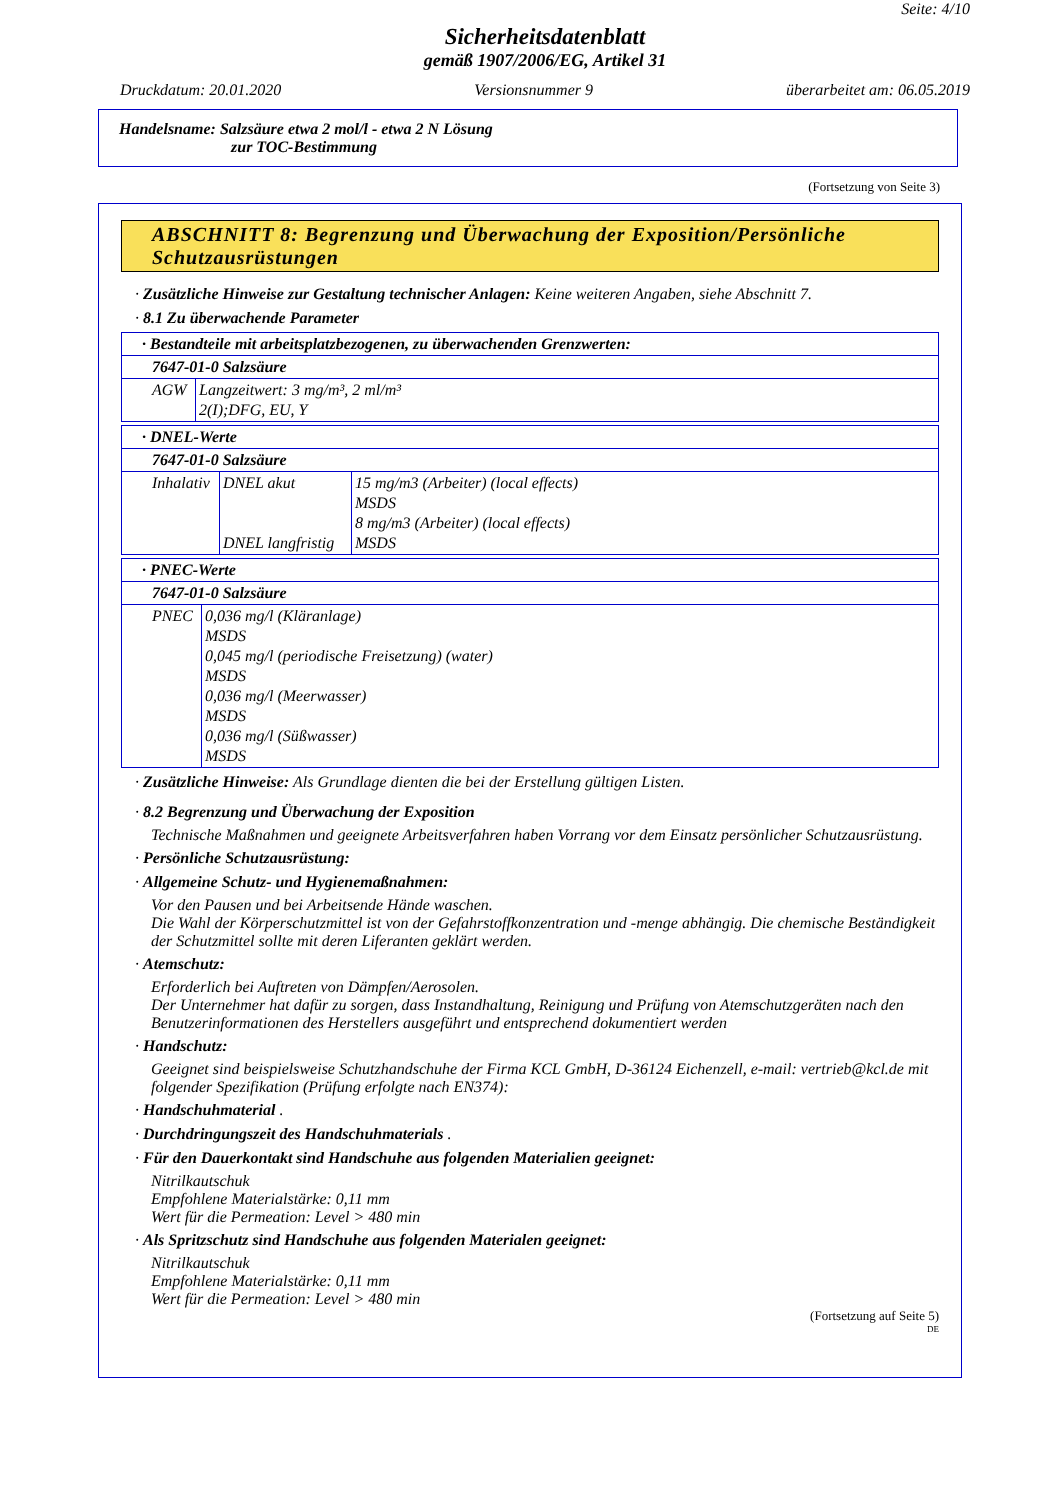Seite: 4/10
Sicherheitsdatenblatt
gemäß 1907/2006/EG, Artikel 31
Druckdatum: 20.01.2020 Versionsnummer 9 überarbeitet am: 06.05.2019
Handelsname: Salzsäure etwa 2 mol/l - etwa 2 N Lösung
zur TOC-Bestimmung
(Fortsetzung von Seite 3)
ABSCHNITT 8: Begrenzung und Überwachung der Exposition/Persönliche Schutzausrüstungen
· Zusätzliche Hinweise zur Gestaltung technischer Anlagen: Keine weiteren Angaben, siehe Abschnitt 7.
· 8.1 Zu überwachende Parameter
| · Bestandteile mit arbeitsplatzbezogenen, zu überwachenden Grenzwerten: | |
| 7647-01-0 Salzsäure | |
| AGW | Langzeitwert: 3 mg/m³, 2 ml/m³ 2(I);DFG, EU, Y |
| · DNEL-Werte | | |
| 7647-01-0 Salzsäure | | |
| Inhalativ | DNEL akut DNEL langfristig | 15 mg/m3 (Arbeiter) (local effects) MSDS 8 mg/m3 (Arbeiter) (local effects) MSDS |
| · PNEC-Werte | |
| 7647-01-0 Salzsäure | |
| PNEC | 0,036 mg/l (Kläranlage) MSDS 0,045 mg/l (periodische Freisetzung) (water) MSDS 0,036 mg/l (Meerwasser) MSDS 0,036 mg/l (Süßwasser) MSDS |
· Zusätzliche Hinweise: Als Grundlage dienten die bei der Erstellung gültigen Listen.
· 8.2 Begrenzung und Überwachung der Exposition
Technische Maßnahmen und geeignete Arbeitsverfahren haben Vorrang vor dem Einsatz persönlicher Schutzausrüstung.
· Persönliche Schutzausrüstung:
· Allgemeine Schutz- und Hygienemaßnahmen:
Vor den Pausen und bei Arbeitsende Hände waschen.
Die Wahl der Körperschutzmittel ist von der Gefahrstoffkonzentration und -menge abhängig. Die chemische Beständigkeit der Schutzmittel sollte mit deren Liferanten geklärt werden.
· Atemschutz:
Erforderlich bei Auftreten von Dämpfen/Aerosolen.
Der Unternehmer hat dafür zu sorgen, dass Instandhaltung, Reinigung und Prüfung von Atemschutzgeräten nach den Benutzerinformationen des Herstellers ausgeführt und entsprechend dokumentiert werden
· Handschutz:
Geeignet sind beispielsweise Schutzhandschuhe der Firma KCL GmbH, D-36124 Eichenzell, e-mail: vertrieb@kcl.de mit folgender Spezifikation (Prüfung erfolgte nach EN374):
· Handschuhmaterial .
· Durchdringungszeit des Handschuhmaterials .
· Für den Dauerkontakt sind Handschuhe aus folgenden Materialien geeignet:
Nitrilkautschuk
Empfohlene Materialstärke: 0,11 mm
Wert für die Permeation: Level > 480 min
· Als Spritzschutz sind Handschuhe aus folgenden Materialen geeignet:
Nitrilkautschuk
Empfohlene Materialstärke: 0,11 mm
Wert für die Permeation: Level > 480 min
(Fortsetzung auf Seite 5)
DE